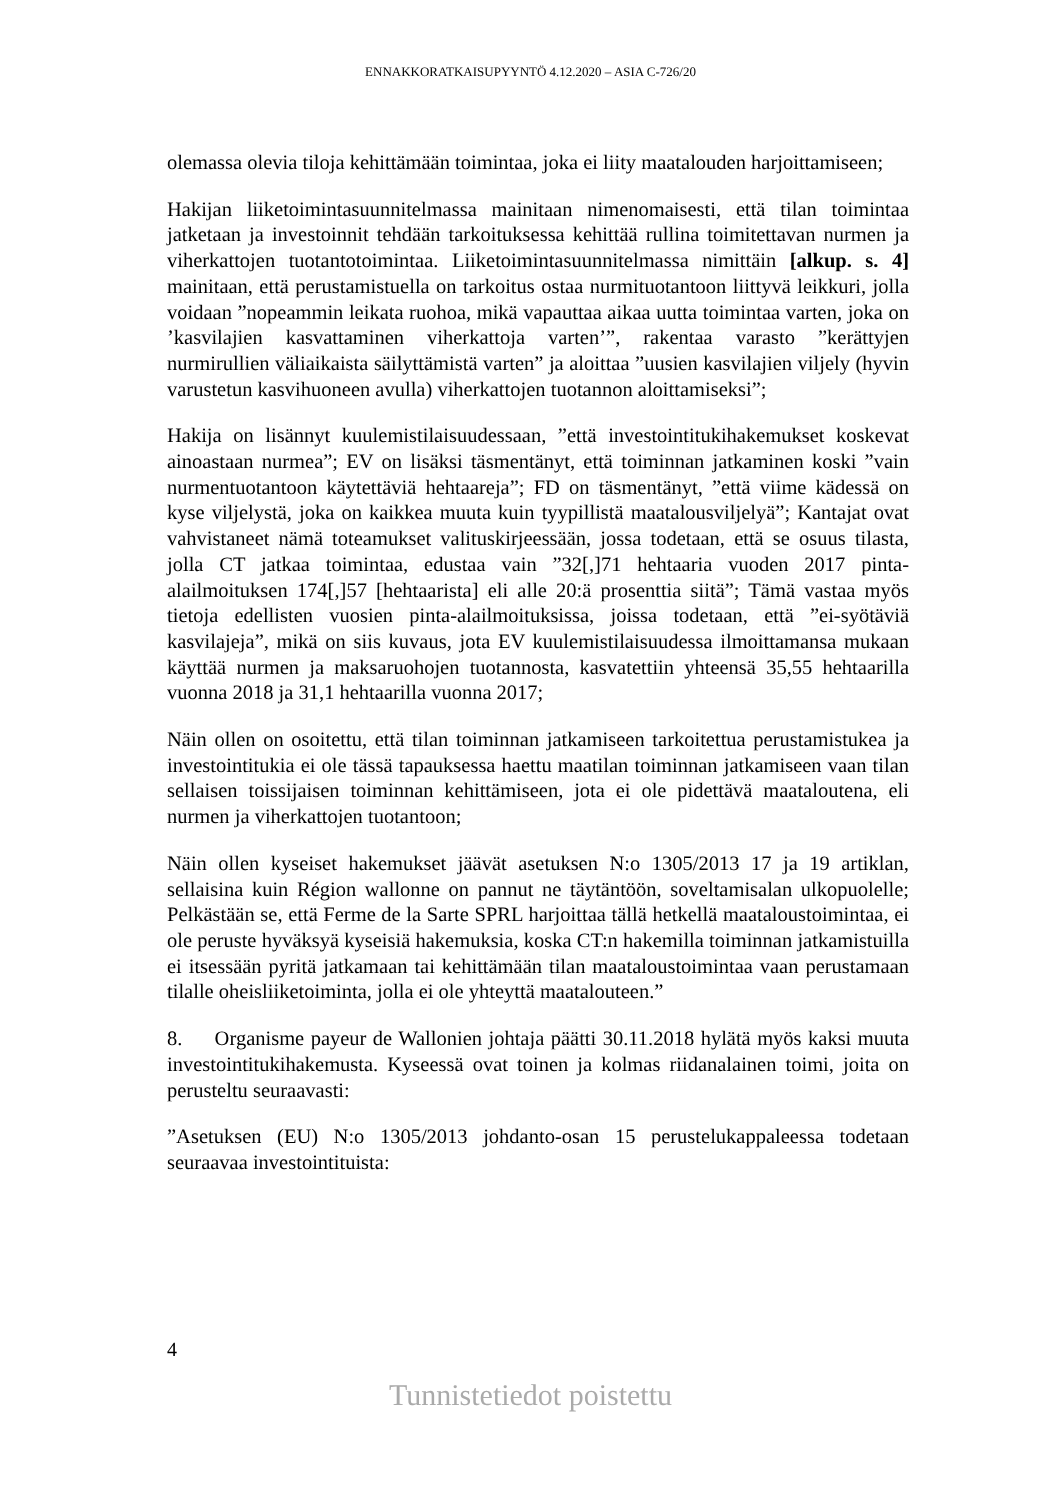ENNAKKORATKAISUPYYNTÖ 4.12.2020 – ASIA C-726/20
olemassa olevia tiloja kehittämään toimintaa, joka ei liity maatalouden harjoittamiseen;
Hakijan liiketoimintasuunnitelmassa mainitaan nimenomaisesti, että tilan toimintaa jatketaan ja investoinnit tehdään tarkoituksessa kehittää rullina toimitettavan nurmen ja viherkattojen tuotantotoimintaa. Liiketoimintasuunnitelmassa nimittäin [alkup. s. 4] mainitaan, että perustamistuella on tarkoitus ostaa nurmituotantoon liittyvä leikkuri, jolla voidaan ”nopeammin leikata ruohoa, mikä vapauttaa aikaa uutta toimintaa varten, joka on ’kasvilajien kasvattaminen viherkattoja varten’”, rakentaa varasto ”kerättyjen nurmirullien väliaikaista säilyttämistä varten” ja aloittaa ”uusien kasvilajien viljely (hyvin varustetun kasvihuoneen avulla) viherkattojen tuotannon aloittamiseksi”;
Hakija on lisännyt kuulemistilaisuudessaan, ”että investointitukihakemukset koskevat ainoastaan nurmea”; EV on lisäksi täsmentänyt, että toiminnan jatkaminen koski ”vain nurmentuotantoon käytettäviä hehtaareja”; FD on täsmentänyt, ”että viime kädessä on kyse viljelystä, joka on kaikkea muuta kuin tyypillistä maatalousviljelyä”; Kantajat ovat vahvistaneet nämä toteamukset valituskirjeessään, jossa todetaan, että se osuus tilasta, jolla CT jatkaa toimintaa, edustaa vain ”32[,]71 hehtaaria vuoden 2017 pinta-alailmoituksen 174[,]57 [hehtaarista] eli alle 20:ä prosenttia siitä”; Tämä vastaa myös tietoja edellisten vuosien pinta-alailmoituksissa, joissa todetaan, että ”ei-syötäviä kasvilajeja”, mikä on siis kuvaus, jota EV kuulemistilaisuudessa ilmoittamansa mukaan käyttää nurmen ja maksaruohojen tuotannosta, kasvatettiin yhteensä 35,55 hehtaarilla vuonna 2018 ja 31,1 hehtaarilla vuonna 2017;
Näin ollen on osoitettu, että tilan toiminnan jatkamiseen tarkoitettua perustamistukea ja investointitukia ei ole tässä tapauksessa haettu maatilan toiminnan jatkamiseen vaan tilan sellaisen toissijaisen toiminnan kehittämiseen, jota ei ole pidettävä maataloutena, eli nurmen ja viherkattojen tuotantoon;
Näin ollen kyseiset hakemukset jäävät asetuksen N:o 1305/2013 17 ja 19 artiklan, sellaisina kuin Région wallonne on pannut ne täytäntöön, soveltamisalan ulkopuolelle; Pelkästään se, että Ferme de la Sarte SPRL harjoittaa tällä hetkellä maataloustoimintaa, ei ole peruste hyväksyä kyseisiä hakemuksia, koska CT:n hakemilla toiminnan jatkamistuilla ei itsessään pyritä jatkamaan tai kehittämään tilan maataloustoimintaa vaan perustamaan tilalle oheisliiketoiminta, jolla ei ole yhteyttä maatalouteen.”
8. Organisme payeur de Wallonien johtaja päätti 30.11.2018 hylätä myös kaksi muuta investointitukihakemusta. Kyseessä ovat toinen ja kolmas riidanalainen toimi, joita on perusteltu seuraavasti:
”Asetuksen (EU) N:o 1305/2013 johdanto-osan 15 perustelukappaleessa todetaan seuraavaa investointituista:
4
Tunnistetiedot poistettu